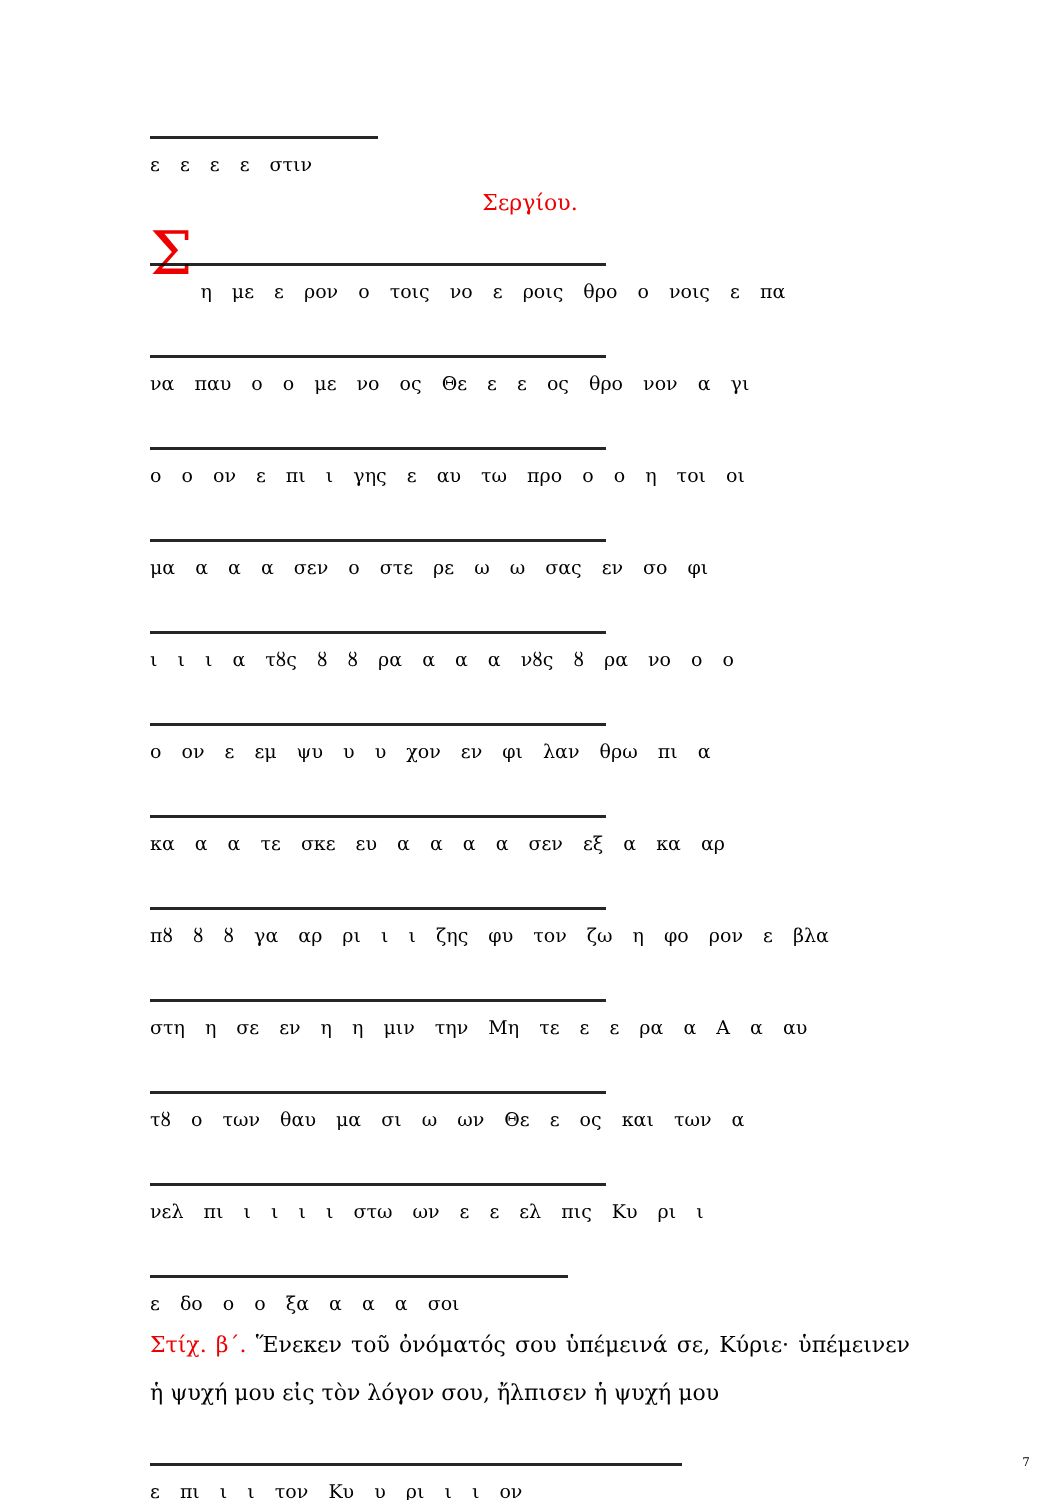ε ε ε ε στιν
Σεργίου.
Σ
η με ε ρον ο τοις νο ε ροις θρο ο νοις ε πα
να παυ ο ο με νο ος Θε ε ε ος θρο νον α γι
ο ο ον ε πι ι γης ε αυ τω προ ο ο η τοι οι
μα α α α σεν ο στε ρε ω ω σας εν σο φι
ι ι ι α τȣς ȣ ȣ ρα α α α νȣς ȣ ρα νο ο ο
ο ον ε εμ ψυ υ υ χον εν φι λαν θρω πι α
κα α α τε σκε ευ α α α α σεν εξ α κα αρ
πȣ ȣ ȣ γα αρ ρι ι ι ζης φυ τον ζω η φο ρον ε βλα
στη η σε εν η η μιν την Μη τε ε ε ρα α Α α αυ
τȣ ο των θαυ μα σι ω ων Θε ε ος και των α
νελ πι ι ι ι ι στω ων ε ε ελ πις Κυ ρι ι
ε δο ο ο ξα α α α σοι
Στίχ. β΄. Ἕνεκεν τοῦ ὀνόματός σου ὑπέμεινά σε, Κύριε· ὑπέμεινεν ἡ ψυχή μου εἰς τὸν λόγον σου, ἤλπισεν ἡ ψυχή μου
ε πι ι ι τον Κυ υ ρι ι ι ον
7